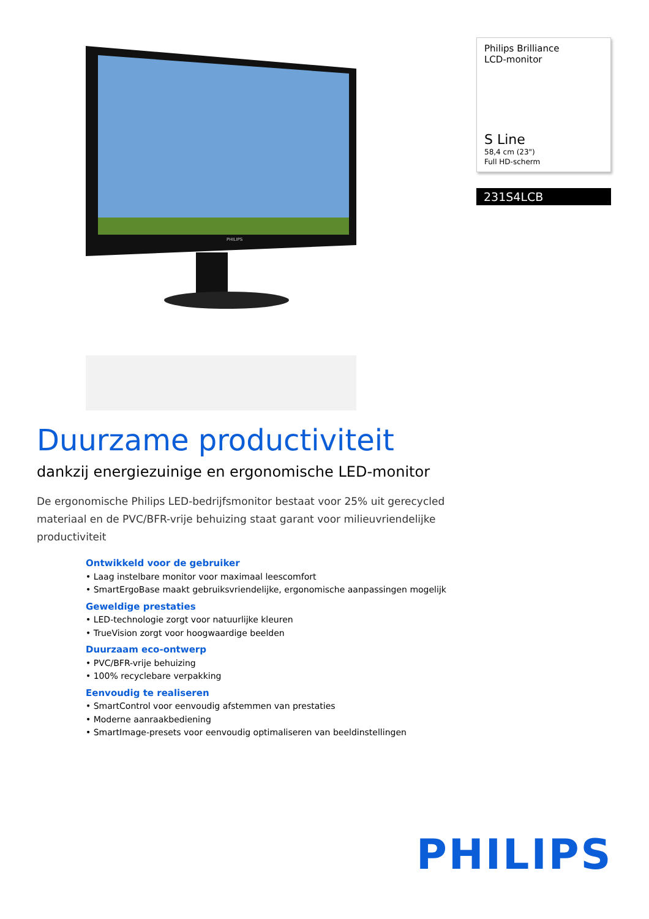PHILIPS
Philips Brilliance
LCD-monitor
S Line
58,4 cm (23")
Full HD-scherm
231S4LCB
Duurzame productiviteit
dankzij energiezuinige en ergonomische LED-monitor
De ergonomische Philips LED-bedrijfsmonitor bestaat voor 25% uit gerecycled materiaal en de PVC/BFR-vrije behuizing staat garant voor milieuvriendelijke productiviteit
Ontwikkeld voor de gebruiker
• Laag instelbare monitor voor maximaal leescomfort
• SmartErgoBase maakt gebruiksvriendelijke, ergonomische aanpassingen mogelijk
Geweldige prestaties
• LED-technologie zorgt voor natuurlijke kleuren
• TrueVision zorgt voor hoogwaardige beelden
Duurzaam eco-ontwerp
• PVC/BFR-vrije behuizing
• 100% recyclebare verpakking
Eenvoudig te realiseren
• SmartControl voor eenvoudig afstemmen van prestaties
• Moderne aanraakbediening
• SmartImage-presets voor eenvoudig optimaliseren van beeldinstellingen
PHILIPS